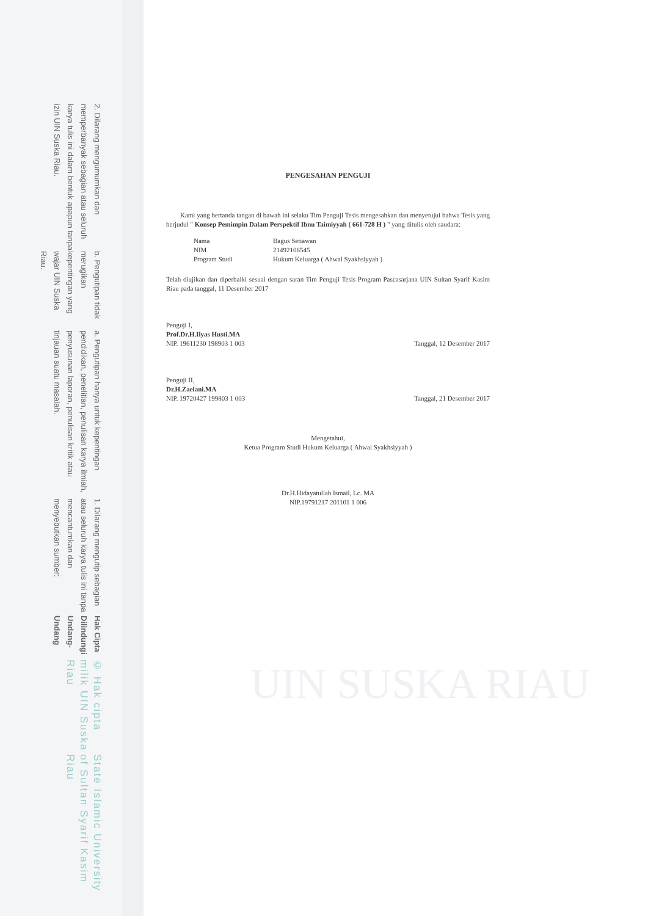© Hak cipta milik UIN Suska Riau State Islamic University of Sultan Syarif Kasim Riau
Hak Cipta Dilindungi Undang-Undang
1. Dilarang mengutip sebagian atau seluruh karya tulis ini tanpa mencantumkan dan menyebutkan sumber:
a. Pengutipan hanya untuk kepentingan pendidikan, penelitian, penulisan karya ilmiah, penyusunan laporan, penulisan kritik atau tinjauan suatu masalah.
b. Pengutipan tidak merugikan kepentingan yang wajar UIN Suska Riau.
2. Dilarang mengumumkan dan memperbanyak sebagian atau seluruh karya tulis ini dalam bentuk apapun tanpa izin UIN Suska Riau.
UIN SUSKA RIAU
PENGESAHAN PENGUJI
Kami yang bertanda tangan di bawah ini selaku Tim Penguji Tesis mengesahkan dan menyetujui bahwa Tesis yang berjudul " Konsep Pemimpin Dalam Perspektif Ibnu Taimiyyah ( 661-728 H ) " yang ditulis oleh saudara:
Nama Bagus Setiawan
NIM 21492106545
Program Studi Hukum Keluarga ( Ahwal Syakhsiyyah )
Telah diujikan dan diperbaiki sesuai dengan saran Tim Penguji Tesis Program Pascasarjana UIN Sultan Syarif Kasim Riau pada tanggal, 11 Desember 2017
Penguji I,
Prof.Dr.H.Ilyas Husti.MA
NIP. 19611230 198903 1 003
Tanggal, 12 Desember 2017
Penguji II,
Dr.H.Zaelani.MA
NIP. 19720427 199803 1 003
Tanggal, 21 Desember 2017
Mengetahui,
Ketua Program Studi Hukum Keluarga ( Ahwal Syakhsiyyah )
Dr.H.Hidayatullah Ismail, Lc. MA
NIP.19791217 201101 1 006